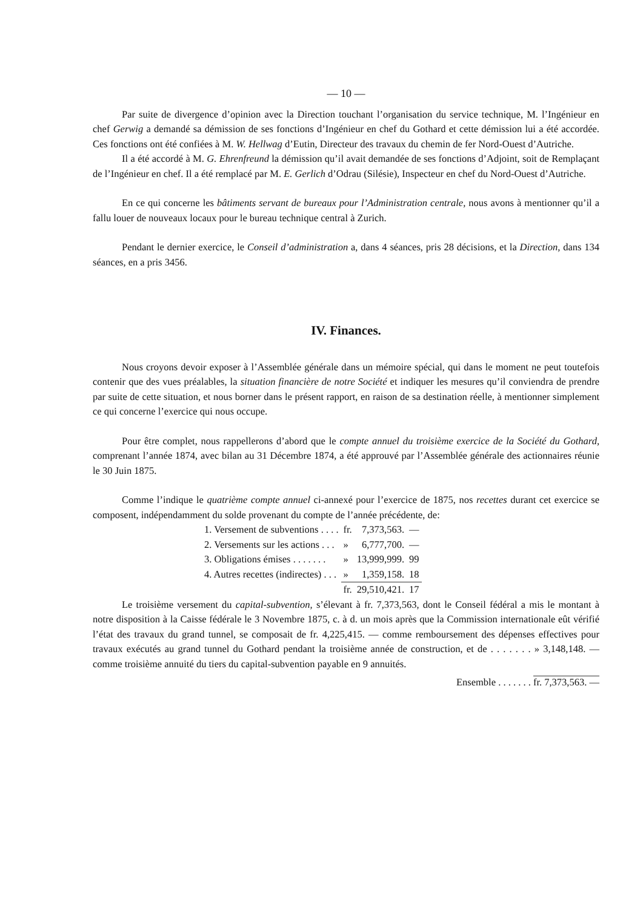— 10 —
Par suite de divergence d’opinion avec la Direction touchant l’organisation du service technique, M. l’Ingénieur en chef Gerwig a demandé sa démission de ses fonctions d’Ingénieur en chef du Gothard et cette démission lui a été accordée. Ces fonctions ont été confiées à M. W. Hellwag d’Eutin, Directeur des travaux du chemin de fer Nord-Ouest d’Autriche.
Il a été accordé à M. G. Ehrenfreund la démission qu’il avait demandée de ses fonctions d’Adjoint, soit de Remplaçant de l’Ingénieur en chef. Il a été remplacé par M. E. Gerlich d’Odrau (Silésie), Inspecteur en chef du Nord-Ouest d’Autriche.
En ce qui concerne les bâtiments servant de bureaux pour l’Administration centrale, nous avons à mentionner qu’il a fallu louer de nouveaux locaux pour le bureau technique central à Zurich.
Pendant le dernier exercice, le Conseil d’administration a, dans 4 séances, pris 28 décisions, et la Direction, dans 134 séances, en a pris 3456.
IV. Finances.
Nous croyons devoir exposer à l’Assemblée générale dans un mémoire spécial, qui dans le moment ne peut toutefois contenir que des vues préalables, la situation financière de notre Société et indiquer les mesures qu’il conviendra de prendre par suite de cette situation, et nous borner dans le présent rapport, en raison de sa destination réelle, à mentionner simplement ce qui concerne l’exercice qui nous occupe.
Pour être complet, nous rappellerons d’abord que le compte annuel du troisième exercice de la Société du Gothard, comprenant l’année 1874, avec bilan au 31 Décembre 1874, a été approuvé par l’Assemblée générale des actionnaires réunie le 30 Juin 1875.
Comme l’indique le quatrième compte annuel ci-annexé pour l’exercice de 1875, nos recettes durant cet exercice se composent, indépendamment du solde provenant du compte de l’année précédente, de:
| 1. Versement de subventions . . . . | fr. | 7,373,563. | — |
| 2. Versements sur les actions . . . | » | 6,777,700. | — |
| 3. Obligations émises . . . . . . . | » | 13,999,999. | 99 |
| 4. Autres recettes (indirectes) . . . | » | 1,359,158. | 18 |
| | fr. | 29,510,421. | 17 |
Le troisième versement du capital-subvention, s’élevant à fr. 7,373,563, dont le Conseil fédéral a mis le montant à notre disposition à la Caisse fédérale le 3 Novembre 1875, c. à d. un mois après que la Commission internationale eût vérifié l’état des travaux du grand tunnel, se composait de fr. 4,225,415. — comme remboursement des dépenses effectives pour travaux exécutés au grand tunnel du Gothard pendant la troisième année de construction, et de . . . . . . . » 3,148,148. — comme troisième annuité du tiers du capital-subvention payable en 9 annuités.
Ensemble . . . . . . . fr. 7,373,563. —